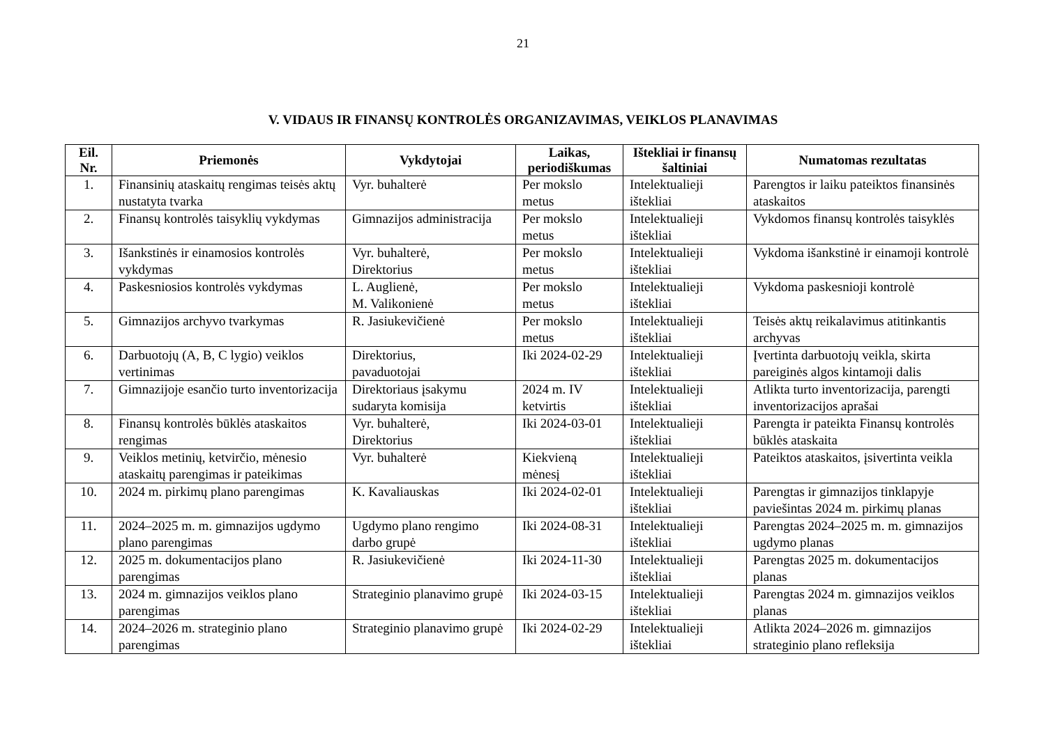21
V. VIDAUS IR FINANSŲ KONTROLĖS ORGANIZAVIMAS, VEIKLOS PLANAVIMAS
| Eil. Nr. | Priemonės | Vykdytojai | Laikas, periodiškumas | Ištekliai ir finansų šaltiniai | Numatomas rezultatas |
| --- | --- | --- | --- | --- | --- |
| 1. | Finansinių ataskaitų rengimas teisės aktų nustatyta tvarka | Vyr. buhalterė | Per mokslo metus | Intelektualieji ištekliai | Parengtos ir laiku pateiktos finansinės ataskaitos |
| 2. | Finansų kontrolės taisyklių vykdymas | Gimnazijos administracija | Per mokslo metus | Intelektualieji ištekliai | Vykdomos finansų kontrolės taisyklės |
| 3. | Išankstinės ir einamosios kontrolės vykdymas | Vyr. buhalterė, Direktorius | Per mokslo metus | Intelektualieji ištekliai | Vykdoma išankstinė ir einamoji kontrolė |
| 4. | Paskesniosios kontrolės vykdymas | L. Auglienė, M. Valikonienė | Per mokslo metus | Intelektualieji ištekliai | Vykdoma paskesnioji kontrolė |
| 5. | Gimnazijos archyvo tvarkymas | R. Jasiukevičienė | Per mokslo metus | Intelektualieji ištekliai | Teisės aktų reikalavimus atitinkantis archyvas |
| 6. | Darbuotojų (A, B, C lygio) veiklos vertinimas | Direktorius, pavaduotojai | Iki 2024-02-29 | Intelektualieji ištekliai | Įvertinta darbuotojų veikla, skirta pareiginės algos kintamoji dalis |
| 7. | Gimnazijoje esančio turto inventorizacija | Direktoriaus įsakymu sudaryta komisija | 2024 m. IV ketvirtis | Intelektualieji ištekliai | Atlikta turto inventorizacija, parengti inventorizacijos aprašai |
| 8. | Finansų kontrolės būklės ataskaitos rengimas | Vyr. buhalterė, Direktorius | Iki 2024-03-01 | Intelektualieji ištekliai | Parengta ir pateikta Finansų kontrolės būklės ataskaita |
| 9. | Veiklos metinių, ketvirčio, mėnesio ataskaitų parengimas ir pateikimas | Vyr. buhalterė | Kiekvieną mėnesį | Intelektualieji ištekliai | Pateiktos ataskaitos, įsivertinta veikla |
| 10. | 2024 m. pirkimų plano parengimas | K. Kavaliauskas | Iki 2024-02-01 | Intelektualieji ištekliai | Parengtas ir gimnazijos tinklapyje paviešintas 2024 m. pirkimų planas |
| 11. | 2024–2025 m. m. gimnazijos ugdymo plano parengimas | Ugdymo plano rengimo darbo grupė | Iki 2024-08-31 | Intelektualieji ištekliai | Parengtas 2024–2025 m. m. gimnazijos ugdymo planas |
| 12. | 2025 m. dokumentacijos plano parengimas | R. Jasiukevičienė | Iki 2024-11-30 | Intelektualieji ištekliai | Parengtas 2025 m. dokumentacijos planas |
| 13. | 2024 m. gimnazijos veiklos plano parengimas | Strateginio planavimo grupė | Iki 2024-03-15 | Intelektualieji ištekliai | Parengtas 2024 m. gimnazijos veiklos planas |
| 14. | 2024–2026 m. strateginio plano parengimas | Strateginio planavimo grupė | Iki 2024-02-29 | Intelektualieji ištekliai | Atlikta 2024–2026 m. gimnazijos strateginio plano refleksija |